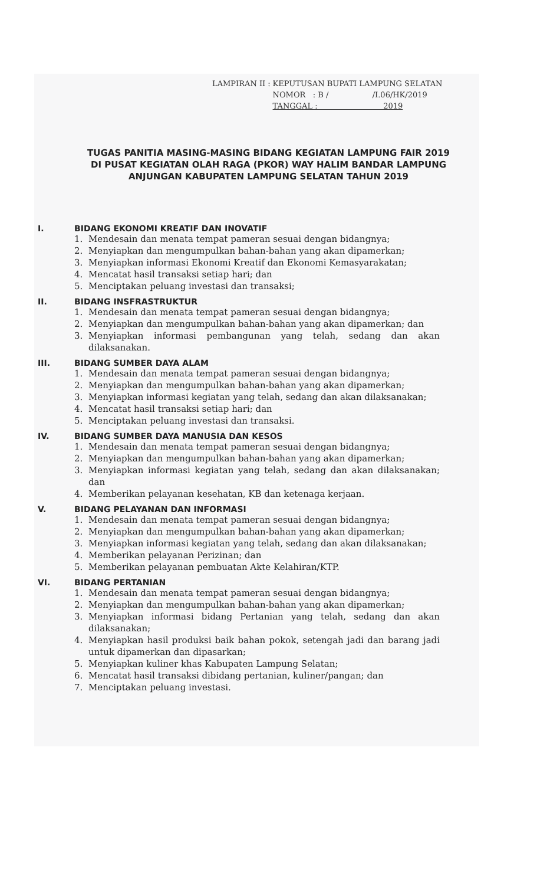| LAMPIRAN II | : | KEPUTUSAN BUPATI LAMPUNG SELATAN |
| | | NOMOR : B / /I.06/HK/2019 |
| | | TANGGAL : 2019 |
TUGAS PANITIA MASING-MASING BIDANG KEGIATAN LAMPUNG FAIR 2019
DI PUSAT KEGIATAN OLAH RAGA (PKOR) WAY HALIM BANDAR LAMPUNG
ANJUNGAN KABUPATEN LAMPUNG SELATAN TAHUN 2019
I. BIDANG EKONOMI KREATIF DAN INOVATIF
1. Mendesain dan menata tempat pameran sesuai dengan bidangnya;
2. Menyiapkan dan mengumpulkan bahan-bahan yang akan dipamerkan;
3. Menyiapkan informasi Ekonomi Kreatif dan Ekonomi Kemasyarakatan;
4. Mencatat hasil transaksi setiap hari; dan
5. Menciptakan peluang investasi dan transaksi;
II. BIDANG INSFRASTRUKTUR
1. Mendesain dan menata tempat pameran sesuai dengan bidangnya;
2. Menyiapkan dan mengumpulkan bahan-bahan yang akan dipamerkan; dan
3. Menyiapkan informasi pembangunan yang telah, sedang dan akan dilaksanakan.
III. BIDANG SUMBER DAYA ALAM
1. Mendesain dan menata tempat pameran sesuai dengan bidangnya;
2. Menyiapkan dan mengumpulkan bahan-bahan yang akan dipamerkan;
3. Menyiapkan informasi kegiatan yang telah, sedang dan akan dilaksanakan;
4. Mencatat hasil transaksi setiap hari; dan
5. Menciptakan peluang investasi dan transaksi.
IV. BIDANG SUMBER DAYA MANUSIA DAN KESOS
1. Mendesain dan menata tempat pameran sesuai dengan bidangnya;
2. Menyiapkan dan mengumpulkan bahan-bahan yang akan dipamerkan;
3. Menyiapkan informasi kegiatan yang telah, sedang dan akan dilaksanakan; dan
4. Memberikan pelayanan kesehatan, KB dan ketenaga kerjaan.
V. BIDANG PELAYANAN DAN INFORMASI
1. Mendesain dan menata tempat pameran sesuai dengan bidangnya;
2. Menyiapkan dan mengumpulkan bahan-bahan yang akan dipamerkan;
3. Menyiapkan informasi kegiatan yang telah, sedang dan akan dilaksanakan;
4. Memberikan pelayanan Perizinan; dan
5. Memberikan pelayanan pembuatan Akte Kelahiran/KTP.
VI. BIDANG PERTANIAN
1. Mendesain dan menata tempat pameran sesuai dengan bidangnya;
2. Menyiapkan dan mengumpulkan bahan-bahan yang akan dipamerkan;
3. Menyiapkan informasi bidang Pertanian yang telah, sedang dan akan dilaksanakan;
4. Menyiapkan hasil produksi baik bahan pokok, setengah jadi dan barang jadi untuk dipamerkan dan dipasarkan;
5. Menyiapkan kuliner khas Kabupaten Lampung Selatan;
6. Mencatat hasil transaksi dibidang pertanian, kuliner/pangan; dan
7. Menciptakan peluang investasi.